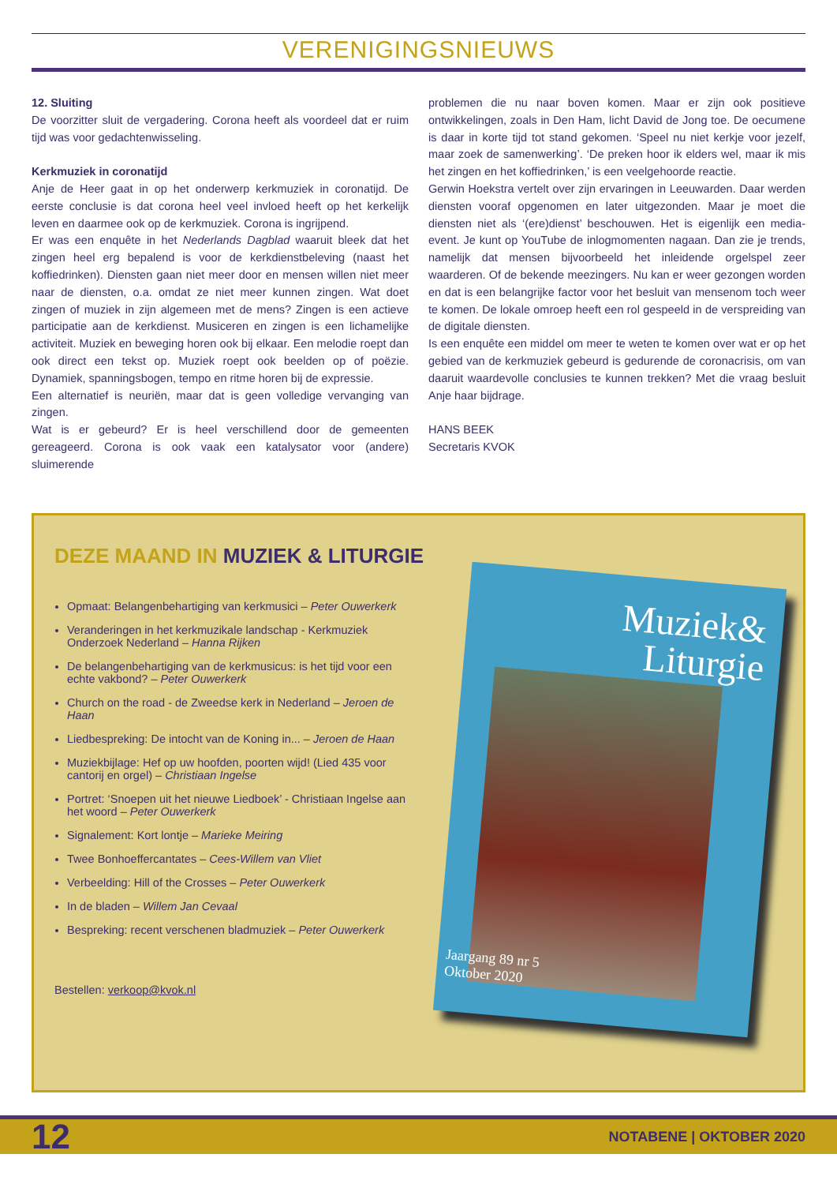VERENIGINGSNIEUWS
12. Sluiting
De voorzitter sluit de vergadering. Corona heeft als voordeel dat er ruim tijd was voor gedachtenwisseling.
Kerkmuziek in coronatijd
Anje de Heer gaat in op het onderwerp kerkmuziek in coronatijd. De eerste conclusie is dat corona heel veel invloed heeft op het kerkelijk leven en daarmee ook op de kerkmuziek. Corona is ingrijpend.
Er was een enquête in het Nederlands Dagblad waaruit bleek dat het zingen heel erg bepalend is voor de kerkdienstbeleving (naast het koffiedrinken). Diensten gaan niet meer door en mensen willen niet meer naar de diensten, o.a. omdat ze niet meer kunnen zingen. Wat doet zingen of muziek in zijn algemeen met de mens? Zingen is een actieve participatie aan de kerkdienst. Musiceren en zingen is een lichamelijke activiteit. Muziek en beweging horen ook bij elkaar. Een melodie roept dan ook direct een tekst op. Muziek roept ook beelden op of poëzie. Dynamiek, spanningsbogen, tempo en ritme horen bij de expressie.
Een alternatief is neuriën, maar dat is geen volledige vervanging van zingen.
Wat is er gebeurd? Er is heel verschillend door de gemeenten gereageerd. Corona is ook vaak een katalysator voor (andere) sluimerende
problemen die nu naar boven komen. Maar er zijn ook positieve ontwikkelingen, zoals in Den Ham, licht David de Jong toe. De oecumene is daar in korte tijd tot stand gekomen. ‘Speel nu niet kerkje voor jezelf, maar zoek de samenwerking’. ‘De preken hoor ik elders wel, maar ik mis het zingen en het koffiedrinken,’ is een veelgehoorde reactie.
Gerwin Hoekstra vertelt over zijn ervaringen in Leeuwarden. Daar werden diensten vooraf opgenomen en later uitgezonden. Maar je moet die diensten niet als ‘(ere)dienst’ beschouwen. Het is eigenlijk een media-event. Je kunt op YouTube de inlogmomenten nagaan. Dan zie je trends, namelijk dat mensen bijvoorbeeld het inleidende orgelspel zeer waarderen. Of de bekende meezingers. Nu kan er weer gezongen worden en dat is een belangrijke factor voor het besluit van mensenom toch weer te komen. De lokale omroep heeft een rol gespeeld in de verspreiding van de digitale diensten.
Is een enquête een middel om meer te weten te komen over wat er op het gebied van de kerkmuziek gebeurd is gedurende de coronacrisis, om van daaruit waardevolle conclusies te kunnen trekken? Met die vraag besluit Anje haar bijdrage.
HANS BEEK
Secretaris KVOK
DEZE MAAND IN MUZIEK & LITURGIE
Opmaat: Belangenbehartiging van kerkmusici – Peter Ouwerkerk
Veranderingen in het kerkmuzikale landschap - Kerkmuziek Onderzoek Nederland – Hanna Rijken
De belangenbehartiging van de kerkmusicus: is het tijd voor een echte vakbond? – Peter Ouwerkerk
Church on the road - de Zweedse kerk in Nederland – Jeroen de Haan
Liedbespreking: De intocht van de Koning in... – Jeroen de Haan
Muziekbijlage: Hef op uw hoofden, poorten wijd! (Lied 435 voor cantorij en orgel) – Christiaan Ingelse
Portret: ‘Snoepen uit het nieuwe Liedboek’ - Christiaan Ingelse aan het woord – Peter Ouwerkerk
Signalement: Kort lontje – Marieke Meiring
Twee Bonhoeffercantates – Cees-Willem van Vliet
Verbeelding: Hill of the Crosses – Peter Ouwerkerk
In de bladen – Willem Jan Cevaal
Bespreking: recent verschenen bladmuziek – Peter Ouwerkerk
Bestellen: verkoop@kvok.nl
Muziek&
Liturgie
Jaargang 89 nr 5
Oktober 2020
12 NOTABENE | OKTOBER 2020